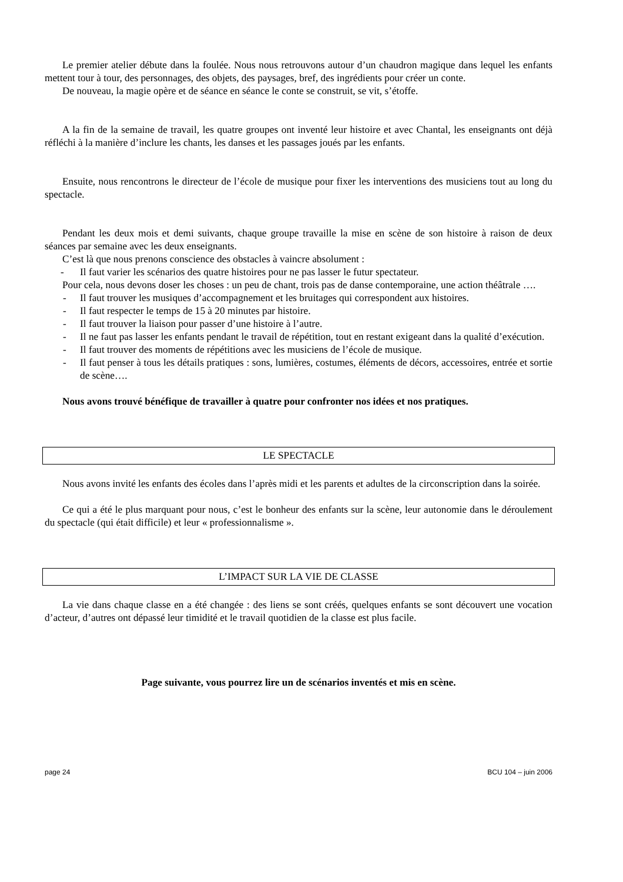Le premier atelier débute dans la foulée. Nous nous retrouvons autour d’un chaudron magique dans lequel les enfants mettent tour à tour, des personnages, des objets, des paysages, bref, des ingrédients pour créer un conte.
De nouveau, la magie opère et de séance en séance le conte se construit, se vit, s’étoffe.
A la fin de la semaine de travail, les quatre groupes ont inventé leur histoire et avec Chantal, les enseignants ont déjà réfléchi à la manière d’inclure les chants, les danses et les passages joués par les enfants.
Ensuite, nous rencontrons le directeur de l’école de musique pour fixer les interventions des musiciens tout au long du spectacle.
Pendant les deux mois et demi suivants, chaque groupe travaille la mise en scène de son histoire à raison de deux séances par semaine avec les deux enseignants.
C’est là que nous prenons conscience des obstacles à vaincre absolument :
- Il faut varier les scénarios des quatre histoires pour ne pas lasser le futur spectateur.
Pour cela, nous devons doser les choses : un peu de chant, trois pas de danse contemporaine, une action théâtrale ….
- Il faut trouver les musiques d’accompagnement et les bruitages qui correspondent aux histoires.
- Il faut respecter le temps de 15 à 20 minutes par histoire.
- Il faut trouver la liaison pour passer d’une histoire à l’autre.
- Il ne faut pas lasser les enfants pendant le travail de répétition, tout en restant exigeant dans la qualité d’exécution.
- Il faut trouver des moments de répétitions avec les musiciens de l’école de musique.
- Il faut penser à tous les détails pratiques : sons, lumières, costumes, éléments de décors, accessoires, entrée et sortie de scène….
Nous avons trouvé bénéfique de travailler à quatre pour confronter nos idées et nos pratiques.
LE SPECTACLE
Nous avons invité les enfants des écoles dans l’après midi et les parents et adultes de la circonscription dans la soirée.
Ce qui a été le plus marquant pour nous, c’est le bonheur des enfants sur la scène, leur autonomie dans le déroulement du spectacle (qui était difficile) et leur « professionnalisme ».
L’IMPACT SUR LA VIE DE CLASSE
La vie dans chaque classe en a été changée : des liens se sont créés, quelques enfants se sont découvert une vocation d’acteur, d’autres ont dépassé leur timidité et le travail quotidien de la classe est plus facile.
Page suivante, vous pourrez lire un de scénarios inventés et mis en scène.
page 24 BCU 104 – juin 2006